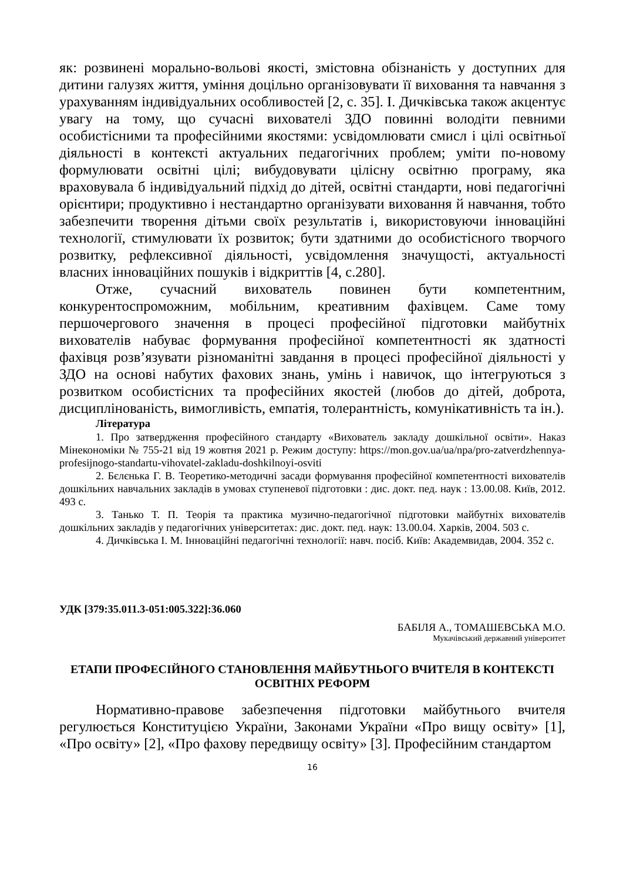як: розвинені морально-вольові якості, змістовна обізнаність у доступних для дитини галузях життя, уміння доцільно організовувати її виховання та навчання з урахуванням індивідуальних особливостей [2, с. 35]. І. Дичківська також акцентує увагу на тому, що сучасні вихователі ЗДО повинні володіти певними особистісними та професійними якостями: усвідомлювати смисл і цілі освітньої діяльності в контексті актуальних педагогічних проблем; уміти по-новому формулювати освітні цілі; вибудовувати цілісну освітню програму, яка враховувала б індивідуальний підхід до дітей, освітні стандарти, нові педагогічні орієнтири; продуктивно і нестандартно організувати виховання й навчання, тобто забезпечити творення дітьми своїх результатів і, використовуючи інноваційні технології, стимулювати їх розвиток; бути здатними до особистісного творчого розвитку, рефлексивної діяльності, усвідомлення значущості, актуальності власних інноваційних пошуків і відкриттів [4, с.280].
Отже, сучасний вихователь повинен бути компетентним, конкурентоспроможним, мобільним, креативним фахівцем. Саме тому першочергового значення в процесі професійної підготовки майбутніх вихователів набуває формування професійної компетентності як здатності фахівця розв’язувати різноманітні завдання в процесі професійної діяльності у ЗДО на основі набутих фахових знань, умінь і навичок, що інтегруються з розвитком особистісних та професійних якостей (любов до дітей, доброта, дисциплінованість, вимогливість, емпатія, толерантність, комунікативність та ін.).
Література
1. Про затвердження професійного стандарту «Вихователь закладу дошкільної освіти». Наказ Мінекономіки № 755-21 від 19 жовтня 2021 р. Режим доступу: https://mon.gov.ua/ua/npa/pro-zatverdzhennya-profesijnogo-standartu-vihovatel-zakladu-doshkilnoyi-osviti
2. Бєлєнька Г. В. Теоретико-методичні засади формування професійної компетентності вихователів дошкільних навчальних закладів в умовах ступеневої підготовки : дис. докт. пед. наук : 13.00.08. Київ, 2012. 493 с.
3. Танько Т. П. Теорія та практика музично-педагогічної підготовки майбутніх вихователів дошкільних закладів у педагогічних університетах: дис. докт. пед. наук: 13.00.04. Харків, 2004. 503 с.
4. Дичківська І. М. Інноваційні педагогічні технології: навч. посіб. Київ: Академвидав, 2004. 352 с.
УДК [379:35.011.3-051:005.322]:36.060
БАБІЛЯ А., ТОМАШЕВСЬКА М.О.
Мукачівський державний університет
ЕТАПИ ПРОФЕСІЙНОГО СТАНОВЛЕННЯ МАЙБУТНЬОГО ВЧИТЕЛЯ В КОНТЕКСТІ ОСВІТНІХ РЕФОРМ
Нормативно-правове забезпечення підготовки майбутнього вчителя регулюється Конституцією України, Законами України «Про вищу освіту» [1], «Про освіту» [2], «Про фахову передвищу освіту» [3]. Професійним стандартом
16